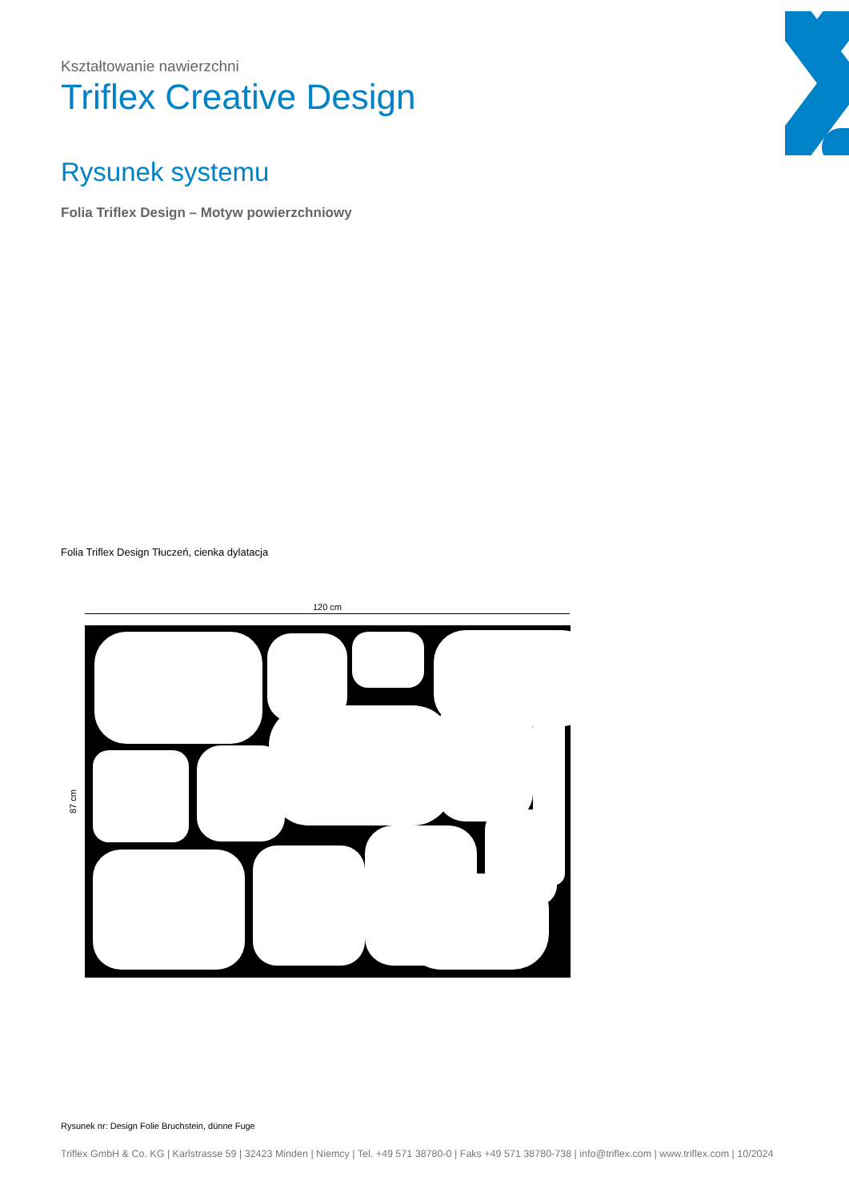Kształtowanie nawierzchni
Triflex Creative Design
Rysunek systemu
Folia Triflex Design – Motyw powierzchniowy
Folia Triflex Design Tłuczeń, cienka dylatacja
120 cm
87 cm
Rysunek nr: Design Folie Bruchstein, dünne Fuge
Triflex GmbH & Co. KG | Karlstrasse 59 | 32423 Minden | Niemcy | Tel. +49 571 38780-0 | Faks +49 571 38780-738 | info@triflex.com | www.triflex.com | 10/2024